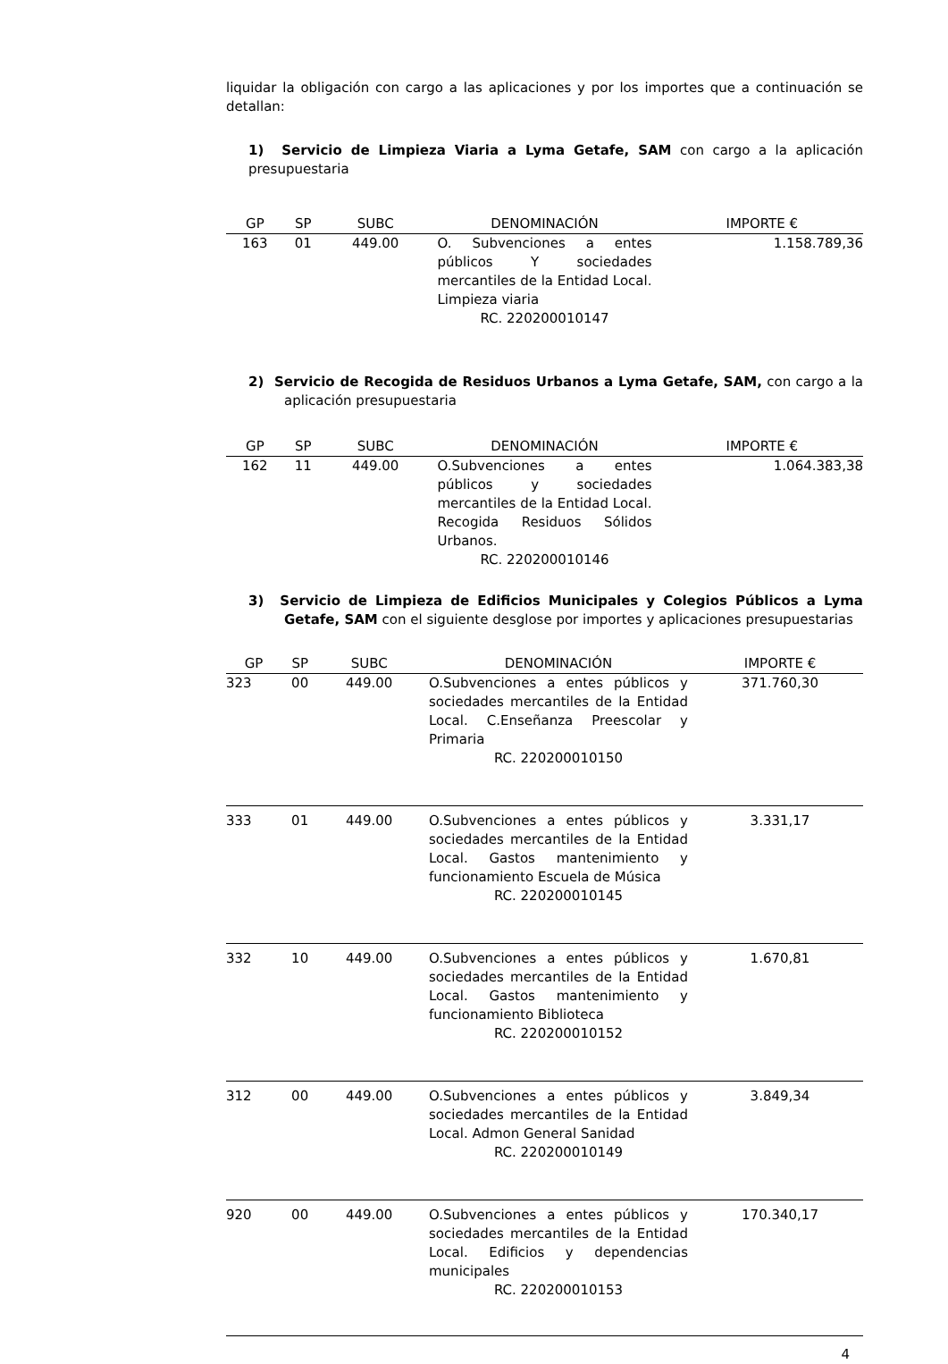liquidar la obligación con cargo a las aplicaciones y por los importes que a continuación se detallan:
1) Servicio de Limpieza Viaria a Lyma Getafe, SAM con cargo a la aplicación presupuestaria
| GP | SP | SUBC | DENOMINACIÓN | IMPORTE € |
| --- | --- | --- | --- | --- |
| 163 | 01 | 449.00 | O. Subvenciones a entes públicos Y sociedades mercantiles de la Entidad Local. Limpieza viaria RC. 220200010147 | 1.158.789,36 |
2) Servicio de Recogida de Residuos Urbanos a Lyma Getafe, SAM, con cargo a la aplicación presupuestaria
| GP | SP | SUBC | DENOMINACIÓN | IMPORTE € |
| --- | --- | --- | --- | --- |
| 162 | 11 | 449.00 | O.Subvenciones a entes públicos y sociedades mercantiles de la Entidad Local. Recogida Residuos Sólidos Urbanos. RC. 220200010146 | 1.064.383,38 |
3) Servicio de Limpieza de Edificios Municipales y Colegios Públicos a Lyma Getafe, SAM con el siguiente desglose por importes y aplicaciones presupuestarias
| GP | SP | SUBC | DENOMINACIÓN | IMPORTE € |
| --- | --- | --- | --- | --- |
| 323 | 00 | 449.00 | O.Subvenciones a entes públicos y sociedades mercantiles de la Entidad Local. C.Enseñanza Preescolar y Primaria RC. 220200010150 | 371.760,30 |
| 333 | 01 | 449.00 | O.Subvenciones a entes públicos y sociedades mercantiles de la Entidad Local. Gastos mantenimiento y funcionamiento Escuela de Música RC. 220200010145 | 3.331,17 |
| 332 | 10 | 449.00 | O.Subvenciones a entes públicos y sociedades mercantiles de la Entidad Local. Gastos mantenimiento y funcionamiento Biblioteca RC. 220200010152 | 1.670,81 |
| 312 | 00 | 449.00 | O.Subvenciones a entes públicos y sociedades mercantiles de la Entidad Local. Admon General Sanidad RC. 220200010149 | 3.849,34 |
| 920 | 00 | 449.00 | O.Subvenciones a entes públicos y sociedades mercantiles de la Entidad Local. Edificios y dependencias municipales RC. 220200010153 | 170.340,17 |
4